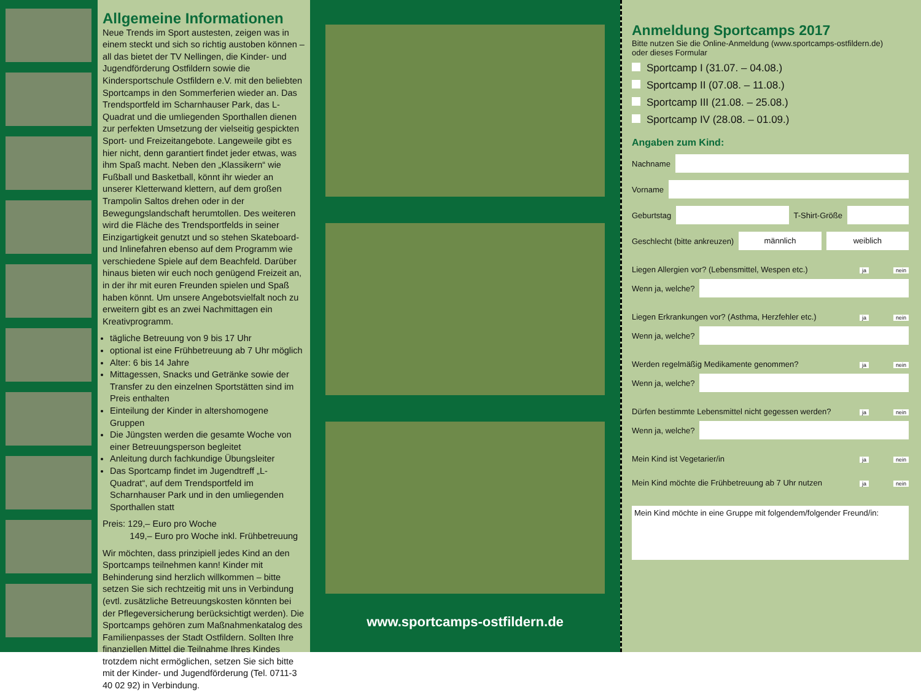Allgemeine Informationen
Neue Trends im Sport austesten, zeigen was in einem steckt und sich so richtig austoben können – all das bietet der TV Nellingen, die Kinder- und Jugendförderung Ostfildern sowie die Kindersportschule Ostfildern e.V. mit den beliebten Sportcamps in den Sommerferien wieder an. Das Trendsportfeld im Scharnhauser Park, das L-Quadrat und die umliegenden Sporthallen dienen zur perfekten Umsetzung der vielseitig gespickten Sport- und Freizeitangebote. Langeweile gibt es hier nicht, denn garantiert findet jeder etwas, was ihm Spaß macht. Neben den „Klassikern“ wie Fußball und Basketball, könnt ihr wieder an unserer Kletterwand klettern, auf dem großen Trampolin Saltos drehen oder in der Bewegungslandschaft herumtollen. Des weiteren wird die Fläche des Trendsportfelds in seiner Einzigartigkeit genutzt und so stehen Skateboard- und Inlinefahren ebenso auf dem Programm wie verschiedene Spiele auf dem Beachfeld. Darüber hinaus bieten wir euch noch genügend Freizeit an, in der ihr mit euren Freunden spielen und Spaß haben könnt. Um unsere Angebotsvielfalt noch zu erweitern gibt es an zwei Nachmittagen ein Kreativprogramm.
tägliche Betreuung von 9 bis 17 Uhr
optional ist eine Frühbetreuung ab 7 Uhr möglich
Alter: 6 bis 14 Jahre
Mittagessen, Snacks und Getränke sowie der Transfer zu den einzelnen Sportstätten sind im Preis enthalten
Einteilung der Kinder in altershomogene Gruppen
Die Jüngsten werden die gesamte Woche von einer Betreuungsperson begleitet
Anleitung durch fachkundige Übungsleiter
Das Sportcamp findet im Jugendtreff „L-Quadrat“, auf dem Trendsportfeld im Scharnhauser Park und in den umliegenden Sporthallen statt
Preis: 129,– Euro pro Woche
149,– Euro pro Woche inkl. Frühbetreuung
Wir möchten, dass prinzipiell jedes Kind an den Sportcamps teilnehmen kann! Kinder mit Behinderung sind herzlich willkommen – bitte setzen Sie sich rechtzeitig mit uns in Verbindung (evtl. zusätzliche Betreuungskosten könnten bei der Pflegeversicherung berücksichtigt werden). Die Sportcamps gehören zum Maßnahmenkatalog des Familienpasses der Stadt Ostfildern. Sollten Ihre finanziellen Mittel die Teilnahme Ihres Kindes trotzdem nicht ermöglichen, setzen Sie sich bitte mit der Kinder- und Jugendförderung (Tel. 0711-3 40 02 92) in Verbindung.
www.sportcamps-ostfildern.de
Anmeldung Sportcamps 2017
Bitte nutzen Sie die Online-Anmeldung (www.sportcamps-ostfildern.de)
oder dieses Formular
Sportcamp I (31.07. – 04.08.)
Sportcamp II (07.08. – 11.08.)
Sportcamp III (21.08. – 25.08.)
Sportcamp IV (28.08. – 01.09.)
Angaben zum Kind:
Nachname
Vorname
Geburtstag
T-Shirt-Größe
Geschlecht (bitte ankreuzen)
männlich weiblich
Liegen Allergien vor? (Lebensmittel, Wespen etc.) ja nein
Wenn ja, welche?
Liegen Erkrankungen vor? (Asthma, Herzfehler etc.) ja nein
Wenn ja, welche?
Werden regelmäßig Medikamente genommen? ja nein
Wenn ja, welche?
Dürfen bestimmte Lebensmittel nicht gegessen werden? ja nein
Wenn ja, welche?
Mein Kind ist Vegetarier/in ja nein
Mein Kind möchte die Frühbetreuung ab 7 Uhr nutzen ja nein
Mein Kind möchte in eine Gruppe mit folgendem/folgender Freund/in: